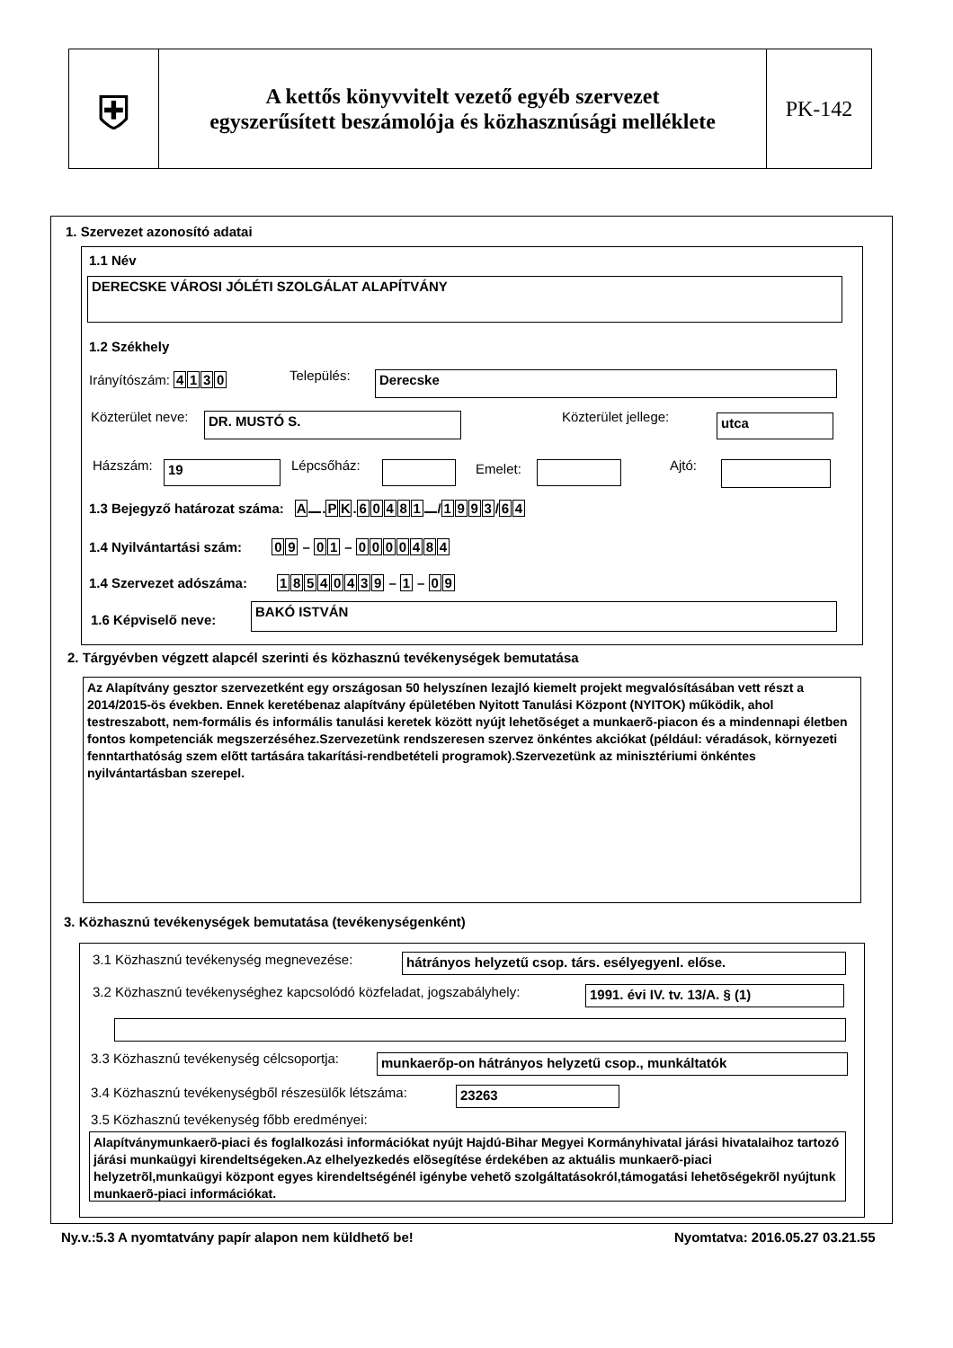⛨
A kettős könyvvitelt vezető egyéb szervezet
egyszerűsített beszámolója és közhasznúsági melléklete
PK-142
1. Szervezet azonosító adatai
1.1 Név
DERECSKE VÁROSI JÓLÉTI SZOLGÁLAT ALAPÍTVÁNY
1.2 Székhely
Irányítószám: 4130 Település: Derecske
Közterület neve: DR. MUSTÓ S. Közterület jellege: utca
Házszám: 19 Lépcsőház: Emelet: Ajtó:
1.3 Bejegyző határozat száma: A . PK. 60481 / 1993 / 64
1.4 Nyilvántartási szám: 09 – 01 – 0000484
1.4 Szervezet adószáma: 18540439 – 1 – 0 9
1.6 Képviselő neve:
BAKÓ ISTVÁN
2. Tárgyévben végzett alapcél szerinti és közhasznú tevékenységek bemutatása
Az Alapítvány gesztor szervezetként egy országosan 50 helyszínen lezajló kiemelt projekt megvalósításában vett részt a 2014/2015-ös években. Ennek keretébenaz alapítvány épületében Nyitott Tanulási Központ (NYITOK) működik, ahol testreszabott, nem-formális és informális tanulási keretek között nyújt lehetõséget a munkaerõ-piacon és a mindennapi életben fontos kompetenciák megszerzéséhez.Szervezetünk rendszeresen szervez önkéntes akciókat (például: véradások, környezeti fenntarthatóság szem elõtt tartására takarítási-rendbetételi programok).Szervezetünk az minisztériumi önkéntes nyilvántartásban szerepel.
3. Közhasznú tevékenységek bemutatása (tevékenységenként)
3.1 Közhasznú tevékenység megnevezése:
hátrányos helyzetű csop. társ. esélyegyenl. előse.
3.2 Közhasznú tevékenységhez kapcsolódó közfeladat, jogszabályhely:
1991. évi IV. tv. 13/A. § (1)
3.3 Közhasznú tevékenység célcsoportja:
munkaerőp-on hátrányos helyzetű csop., munkáltatók
3.4 Közhasznú tevékenységből részesülők létszáma:
23263
3.5 Közhasznú tevékenység főbb eredményei:
Alapítványmunkaerõ-piaci és foglalkozási információkat nyújt Hajdú-Bihar Megyei Kormányhivatal járási hivatalaihoz tartozó járási munkaügyi kirendeltségeken.Az elhelyezkedés elõsegítése érdekében az aktuális munkaerõ-piaci helyzetrõl,munkaügyi központ egyes kirendeltségénél igénybe vehetõ szolgáltatásokról,támogatási lehetõségekrõl nyújtunk munkaerõ-piaci információkat.
Ny.v.:5.3 A nyomtatvány papír alapon nem küldhető be!
Nyomtatva: 2016.05.27 03.21.55